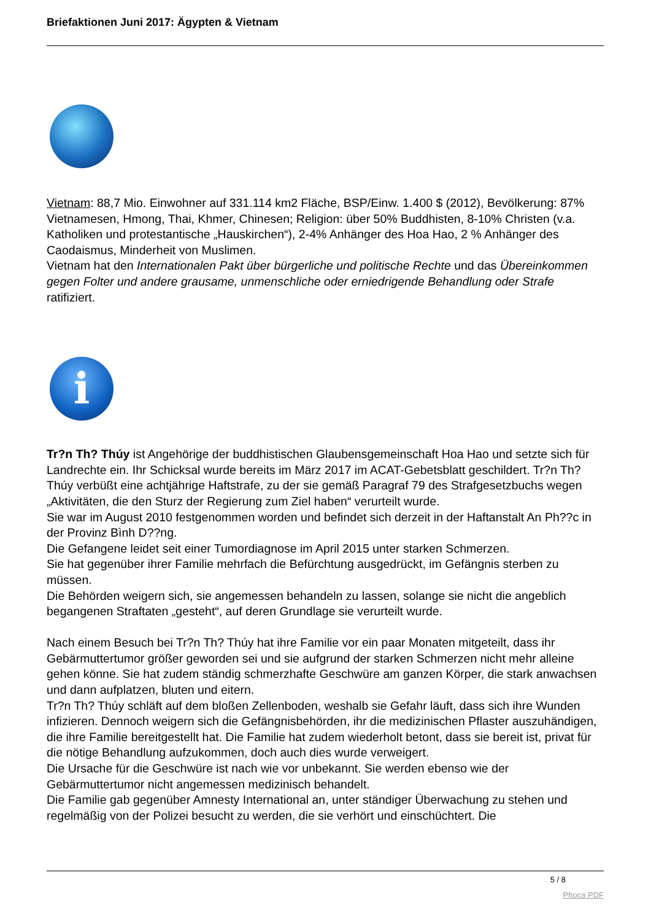Briefaktionen Juni 2017: Ägypten & Vietnam
Vietnam: 88,7 Mio. Einwohner auf 331.114 km2 Fläche, BSP/Einw. 1.400 $ (2012), Bevölkerung: 87% Vietnamesen, Hmong, Thai, Khmer, Chinesen; Religion: über 50% Buddhisten, 8-10% Christen (v.a. Katholiken und protestantische „Hauskirchen“), 2-4% Anhänger des Hoa Hao, 2 % Anhänger des Caodaismus, Minderheit von Muslimen.
Vietnam hat den Internationalen Pakt über bürgerliche und politische Rechte und das Übereinkommen gegen Folter und andere grausame, unmenschliche oder erniedrigende Behandlung oder Strafe ratifiziert.
i
Tr?n Th? Thúy ist Angehörige der buddhistischen Glaubensgemeinschaft Hoa Hao und setzte sich für Landrechte ein. Ihr Schicksal wurde bereits im März 2017 im ACAT-Gebetsblatt geschildert. Tr?n Th? Thúy verbüßt eine achtjährige Haftstrafe, zu der sie gemäß Paragraf 79 des Strafgesetzbuchs wegen „Aktivitäten, die den Sturz der Regierung zum Ziel haben“ verurteilt wurde.
Sie war im August 2010 festgenommen worden und befindet sich derzeit in der Haftanstalt An Ph??c in der Provinz Bình D??ng.
Die Gefangene leidet seit einer Tumordiagnose im April 2015 unter starken Schmerzen.
Sie hat gegenüber ihrer Familie mehrfach die Befürchtung ausgedrückt, im Gefängnis sterben zu müssen.
Die Behörden weigern sich, sie angemessen behandeln zu lassen, solange sie nicht die angeblich begangenen Straftaten „gesteht“, auf deren Grundlage sie verurteilt wurde.
Nach einem Besuch bei Tr?n Th? Thúy hat ihre Familie vor ein paar Monaten mitgeteilt, dass ihr Gebärmuttertumor größer geworden sei und sie aufgrund der starken Schmerzen nicht mehr alleine gehen könne. Sie hat zudem ständig schmerzhafte Geschwüre am ganzen Körper, die stark anwachsen und dann aufplatzen, bluten und eitern.
Tr?n Th? Thúy schläft auf dem bloßen Zellenboden, weshalb sie Gefahr läuft, dass sich ihre Wunden infizieren. Dennoch weigern sich die Gefängnisbehörden, ihr die medizinischen Pflaster auszuhändigen, die ihre Familie bereitgestellt hat. Die Familie hat zudem wiederholt betont, dass sie bereit ist, privat für die nötige Behandlung aufzukommen, doch auch dies wurde verweigert.
Die Ursache für die Geschwüre ist nach wie vor unbekannt. Sie werden ebenso wie der Gebärmuttertumor nicht angemessen medizinisch behandelt.
Die Familie gab gegenüber Amnesty International an, unter ständiger Überwachung zu stehen und regelmäßig von der Polizei besucht zu werden, die sie verhört und einschüchtert. Die
5 / 8
Phoca PDF